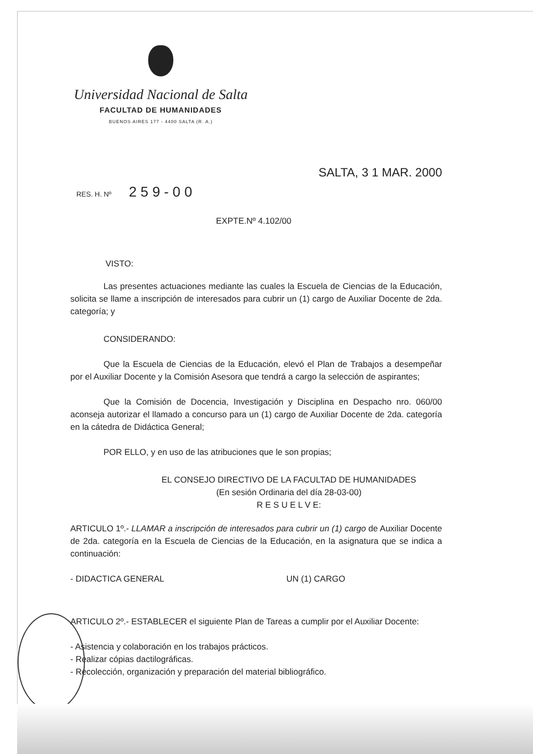Universidad Nacional de Salta
FACULTAD DE HUMANIDADES
BUENOS AIRES 177 - 4400 SALTA (R. A.)
SALTA, 3 1 MAR. 2000
RES. H. Nº 2 5 9 - 0 0
EXPTE.Nº 4.102/00
VISTO:
Las presentes actuaciones mediante las cuales la Escuela de Ciencias de la Educación, solicita se llame a inscripción de interesados para cubrir un (1) cargo de Auxiliar Docente de 2da. categoría; y
CONSIDERANDO:
Que la Escuela de Ciencias de la Educación, elevó el Plan de Trabajos a desempeñar por el Auxiliar Docente y la Comisión Asesora que tendrá a cargo la selección de aspirantes;
Que la Comisión de Docencia, Investigación y Disciplina en Despacho nro. 060/00 aconseja autorizar el llamado a concurso para un (1) cargo de Auxiliar Docente de 2da. categoría en la cátedra de Didáctica General;
POR ELLO, y en uso de las atribuciones que le son propias;
EL CONSEJO DIRECTIVO DE LA FACULTAD DE HUMANIDADES
(En sesión Ordinaria del día 28-03-00)
R E S U E L V E:
ARTICULO 1º.- LLAMAR a inscripción de interesados para cubrir un (1) cargo de Auxiliar Docente de 2da. categoría en la Escuela de Ciencias de la Educación, en la asignatura que se indica a continuación:
- DIDACTICA GENERAL UN (1) CARGO
ARTICULO 2º.- ESTABLECER el siguiente Plan de Tareas a cumplir por el Auxiliar Docente:
- Asistencia y colaboración en los trabajos prácticos.
- Realizar cópias dactilográficas.
- Recolección, organización y preparación del material bibliográfico.